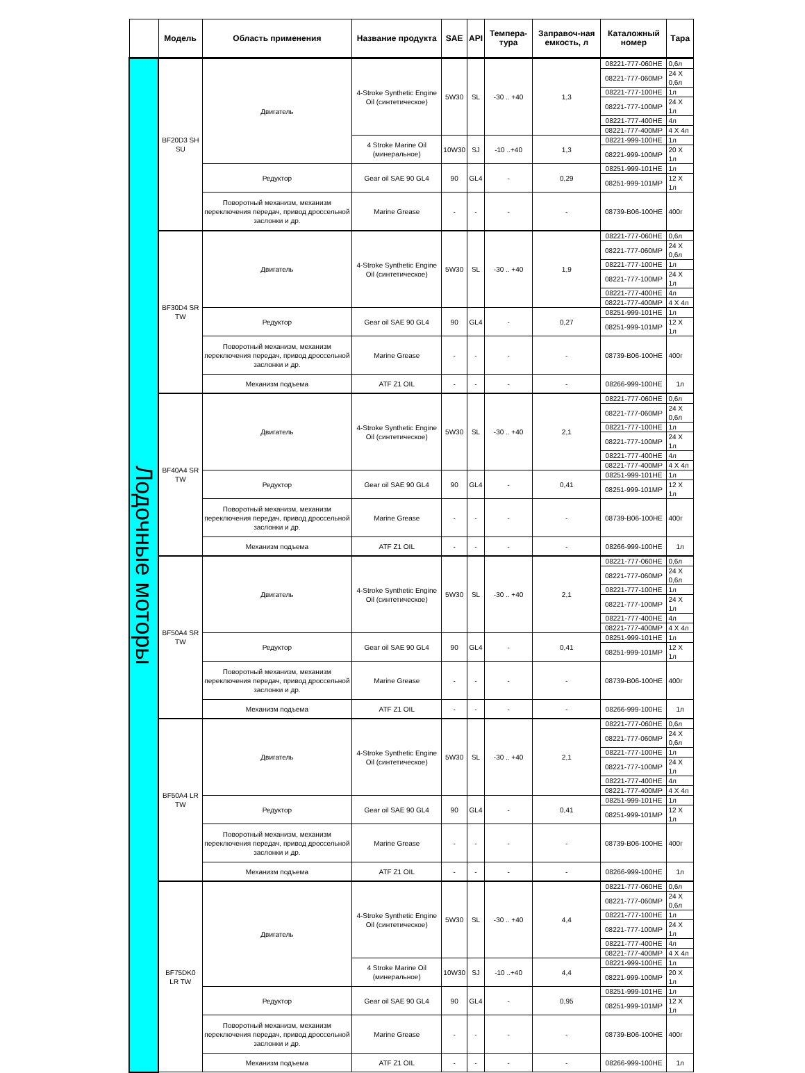| | Модель | Область применения | Название продукта | SAE | API | Темпера-тура | Заправоч-ная емкость, л | Каталожный номер | Тара |
| --- | --- | --- | --- | --- | --- | --- | --- | --- | --- |
| Лодочные моторы | BF20D3 SH SU | Двигатель | 4-Stroke Synthetic Engine Oil (синтетическое) | 5W30 | SL | -30 .. +40 | 1,3 | 08221-777-060HE | 0,6л |
| | | | | | | | | 08221-777-060MP | 24 X 0,6л |
| | | | | | | | | 08221-777-100HE | 1л |
| | | | | | | | | 08221-777-100MP | 24 X 1л |
| | | | | | | | | 08221-777-400HE | 4л |
| | | | | | | | | 08221-777-400MP | 4 X 4л |
| | | | 4 Stroke Marine Oil (минеральное) | 10W30 | SJ | -10 ..+40 | 1,3 | 08221-999-100HE | 1л |
| | | | | | | | | 08221-999-100MP | 20 X 1л |
| | | Редуктор | Gear oil SAE 90 GL4 | 90 | GL4 | - | 0,29 | 08251-999-101HE | 1л |
| | | | | | | | | 08251-999-101MP | 12 X 1л |
| | | Поворотный механизм, механизм переключения передач, привод дроссельной заслонки и др. | Marine Grease | - | - | - | - | 08739-B06-100HE | 400г |
| | BF30D4 SR TW | Двигатель | 4-Stroke Synthetic Engine Oil (синтетическое) | 5W30 | SL | -30 .. +40 | 1,9 | 08221-777-060HE | 0,6л |
| | | | | | | | | 08221-777-060MP | 24 X 0,6л |
| | | | | | | | | 08221-777-100HE | 1л |
| | | | | | | | | 08221-777-100MP | 24 X 1л |
| | | | | | | | | 08221-777-400HE | 4л |
| | | | | | | | | 08221-777-400MP | 4 X 4л |
| | | Редуктор | Gear oil SAE 90 GL4 | 90 | GL4 | - | 0,27 | 08251-999-101HE | 1л |
| | | | | | | | | 08251-999-101MP | 12 X 1л |
| | | Поворотный механизм, механизм переключения передач, привод дроссельной заслонки и др. | Marine Grease | - | - | - | - | 08739-B06-100HE | 400г |
| | | Механизм подъема | ATF Z1 OIL | - | - | - | - | 08266-999-100HE | 1л |
| | BF40A4 SR TW | Двигатель | 4-Stroke Synthetic Engine Oil (синтетическое) | 5W30 | SL | -30 .. +40 | 2,1 | 08221-777-060HE | 0,6л |
| | | | | | | | | 08221-777-060MP | 24 X 0,6л |
| | | | | | | | | 08221-777-100HE | 1л |
| | | | | | | | | 08221-777-100MP | 24 X 1л |
| | | | | | | | | 08221-777-400HE | 4л |
| | | | | | | | | 08221-777-400MP | 4 X 4л |
| | | Редуктор | Gear oil SAE 90 GL4 | 90 | GL4 | - | 0,41 | 08251-999-101HE | 1л |
| | | | | | | | | 08251-999-101MP | 12 X 1л |
| | | Поворотный механизм, механизм переключения передач, привод дроссельной заслонки и др. | Marine Grease | - | - | - | - | 08739-B06-100HE | 400г |
| | | Механизм подъема | ATF Z1 OIL | - | - | - | - | 08266-999-100HE | 1л |
| | BF50A4 SR TW | Двигатель | 4-Stroke Synthetic Engine Oil (синтетическое) | 5W30 | SL | -30 .. +40 | 2,1 | 08221-777-060HE | 0,6л |
| | | | | | | | | 08221-777-060MP | 24 X 0,6л |
| | | | | | | | | 08221-777-100HE | 1л |
| | | | | | | | | 08221-777-100MP | 24 X 1л |
| | | | | | | | | 08221-777-400HE | 4л |
| | | | | | | | | 08221-777-400MP | 4 X 4л |
| | | Редуктор | Gear oil SAE 90 GL4 | 90 | GL4 | - | 0,41 | 08251-999-101HE | 1л |
| | | | | | | | | 08251-999-101MP | 12 X 1л |
| | | Поворотный механизм, механизм переключения передач, привод дроссельной заслонки и др. | Marine Grease | - | - | - | - | 08739-B06-100HE | 400г |
| | | Механизм подъема | ATF Z1 OIL | - | - | - | - | 08266-999-100HE | 1л |
| | BF50A4 LR TW | Двигатель | 4-Stroke Synthetic Engine Oil (синтетическое) | 5W30 | SL | -30 .. +40 | 2,1 | 08221-777-060HE | 0,6л |
| | | | | | | | | 08221-777-060MP | 24 X 0,6л |
| | | | | | | | | 08221-777-100HE | 1л |
| | | | | | | | | 08221-777-100MP | 24 X 1л |
| | | | | | | | | 08221-777-400HE | 4л |
| | | | | | | | | 08221-777-400MP | 4 X 4л |
| | | Редуктор | Gear oil SAE 90 GL4 | 90 | GL4 | - | 0,41 | 08251-999-101HE | 1л |
| | | | | | | | | 08251-999-101MP | 12 X 1л |
| | | Поворотный механизм, механизм переключения передач, привод дроссельной заслонки и др. | Marine Grease | - | - | - | - | 08739-B06-100HE | 400г |
| | | Механизм подъема | ATF Z1 OIL | - | - | - | - | 08266-999-100HE | 1л |
| | BF75DK0 LR TW | Двигатель | 4-Stroke Synthetic Engine Oil (синтетическое) | 5W30 | SL | -30 .. +40 | 4,4 | 08221-777-060HE | 0,6л |
| | | | | | | | | 08221-777-060MP | 24 X 0,6л |
| | | | | | | | | 08221-777-100HE | 1л |
| | | | | | | | | 08221-777-100MP | 24 X 1л |
| | | | | | | | | 08221-777-400HE | 4л |
| | | | | | | | | 08221-777-400MP | 4 X 4л |
| | | | 4 Stroke Marine Oil (минеральное) | 10W30 | SJ | -10 ..+40 | 4,4 | 08221-999-100HE | 1л |
| | | | | | | | | 08221-999-100MP | 20 X 1л |
| | | Редуктор | Gear oil SAE 90 GL4 | 90 | GL4 | - | 0,95 | 08251-999-101HE | 1л |
| | | | | | | | | 08251-999-101MP | 12 X 1л |
| | | Поворотный механизм, механизм переключения передач, привод дроссельной заслонки и др. | Marine Grease | - | - | - | - | 08739-B06-100HE | 400г |
| | | Механизм подъема | ATF Z1 OIL | - | - | - | - | 08266-999-100HE | 1л |